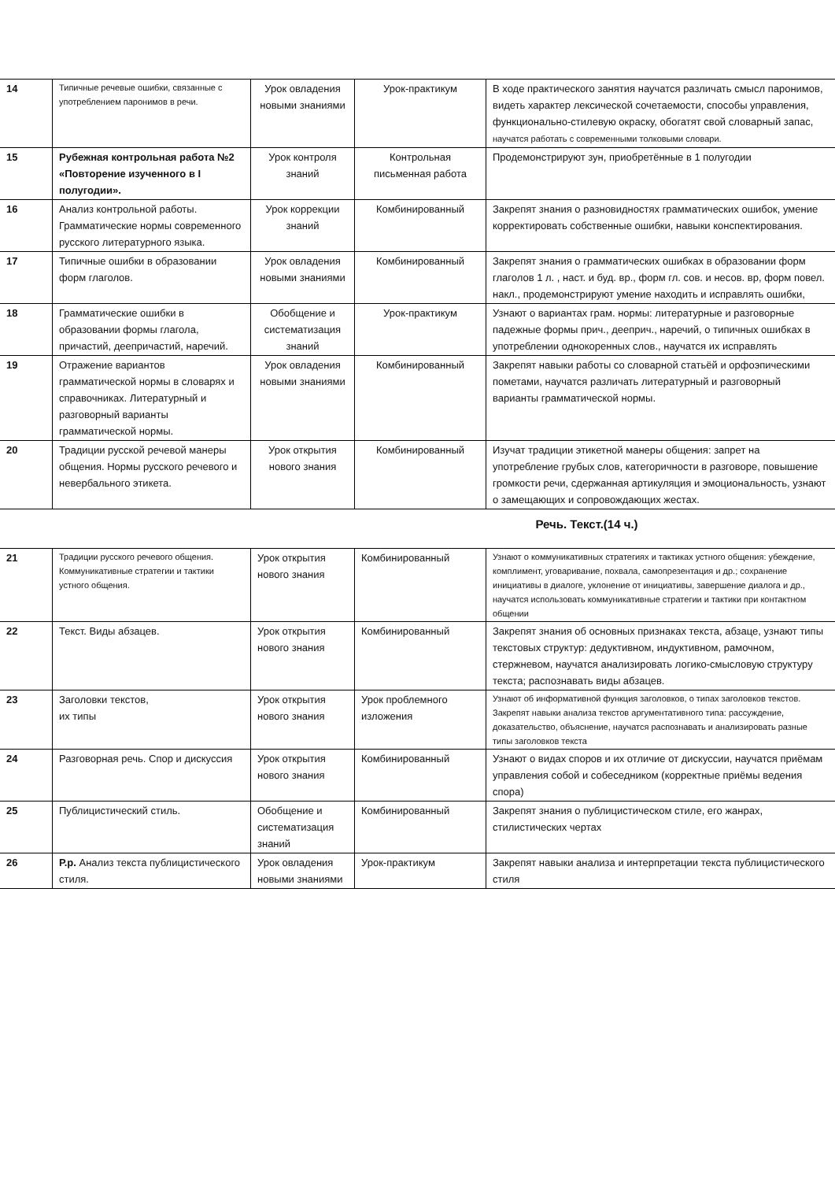| 14 | Типичные речевые ошибки, связанные с употреблением паронимов в речи. | Урок овладения новыми знаниями | Урок-практикум | В ходе практического занятия научатся различать смысл паронимов, видеть характер лексической сочетаемости, способы управления, функционально-стилевую окраску, обогатят свой словарный запас, научатся работать с современными толковыми словари. |
| 15 | Рубежная контрольная работа №2 «Повторение изученного в I полугодии». | Урок контроля знаний | Контрольная письменная работа | Продемонстрируют зун, приобретённые в 1 полугодии |
| 16 | Анализ контрольной работы. Грамматические нормы современного русского литературного языка. | Урок коррекции знаний | Комбинированный | Закрепят знания о разновидностях грамматических ошибок, умение корректировать собственные ошибки, навыки конспектирования. |
| 17 | Типичные ошибки в образовании форм глаголов. | Урок овладения новыми знаниями | Комбинированный | Закрепят знания о грамматических ошибках в образовании форм глаголов 1 л. , наст. и буд. вр., форм гл. сов. и несов. вр, форм повел. накл., продемонстрируют умение находить и исправлять ошибки, |
| 18 | Грамматические ошибки в образовании формы глагола, причастий, деепричастий, наречий. | Обобщение и систематизация знаний | Урок-практикум | Узнают о вариантах грам. нормы: литературные и разговорные падежные формы прич., дееприч., наречий, о типичных ошибках в употреблении однокоренных слов., научатся их исправлять |
| 19 | Отражение вариантов грамматической нормы в словарях и справочниках. Литературный и разговорный варианты грамматической нормы. | Урок овладения новыми знаниями | Комбинированный | Закрепят навыки работы со словарной статьёй и орфоэпическими пометами, научатся различать литературный и разговорный варианты грамматической нормы. |
| 20 | Традиции русской речевой манеры общения. Нормы русского речевого и невербального этикета. | Урок открытия нового знания | Комбинированный | Изучат традиции этикетной манеры общения: запрет на употребление грубых слов, категоричности в разговоре, повышение громкости речи, сдержанная артикуляция и эмоциональность, узнают о замещающих и сопровождающих жестах. |
Речь. Текст.(14 ч.)
| 21 | Традиции русского речевого общения. Коммуникативные стратегии и тактики устного общения. | Урок открытия нового знания | Комбинированный | Узнают о коммуникативных стратегиях и тактиках устного общения: убеждение, комплимент, уговаривание, похвала, самопрезентация и др.; сохранение инициативы в диалоге, уклонение от инициативы, завершение диалога и др., научатся использовать коммуникативные стратегии и тактики при контактном общении |
| 22 | Текст. Виды абзацев. | Урок открытия нового знания | Комбинированный | Закрепят знания об основных признаках текста, абзаце, узнают типы текстовых структур: дедуктивном, индуктивном, рамочном, стержневом, научатся анализировать логико-смысловую структуру текста; распознавать виды абзацев. |
| 23 | Заголовки текстов, их типы | Урок открытия нового знания | Урок проблемного изложения | Узнают об информативной функция заголовков, о типах заголовков текстов. Закрепят навыки анализа текстов аргументативного типа: рассуждение, доказательство, объяснение, научатся распознавать и анализировать разные типы заголовков текста |
| 24 | Разговорная речь. Спор и дискуссия | Урок открытия нового знания | Комбинированный | Узнают о видах споров и их отличие от дискуссии, научатся приёмам управления собой и собеседником (корректные приёмы ведения спора) |
| 25 | Публицистический стиль. | Обобщение и систематизация знаний | Комбинированный | Закрепят знания о публицистическом стиле, его жанрах, стилистических чертах |
| 26 | Р.р. Анализ текста публицистического стиля. | Урок овладения новыми знаниями | Урок-практикум | Закрепят навыки анализа и интерпретации текста публицистического стиля |